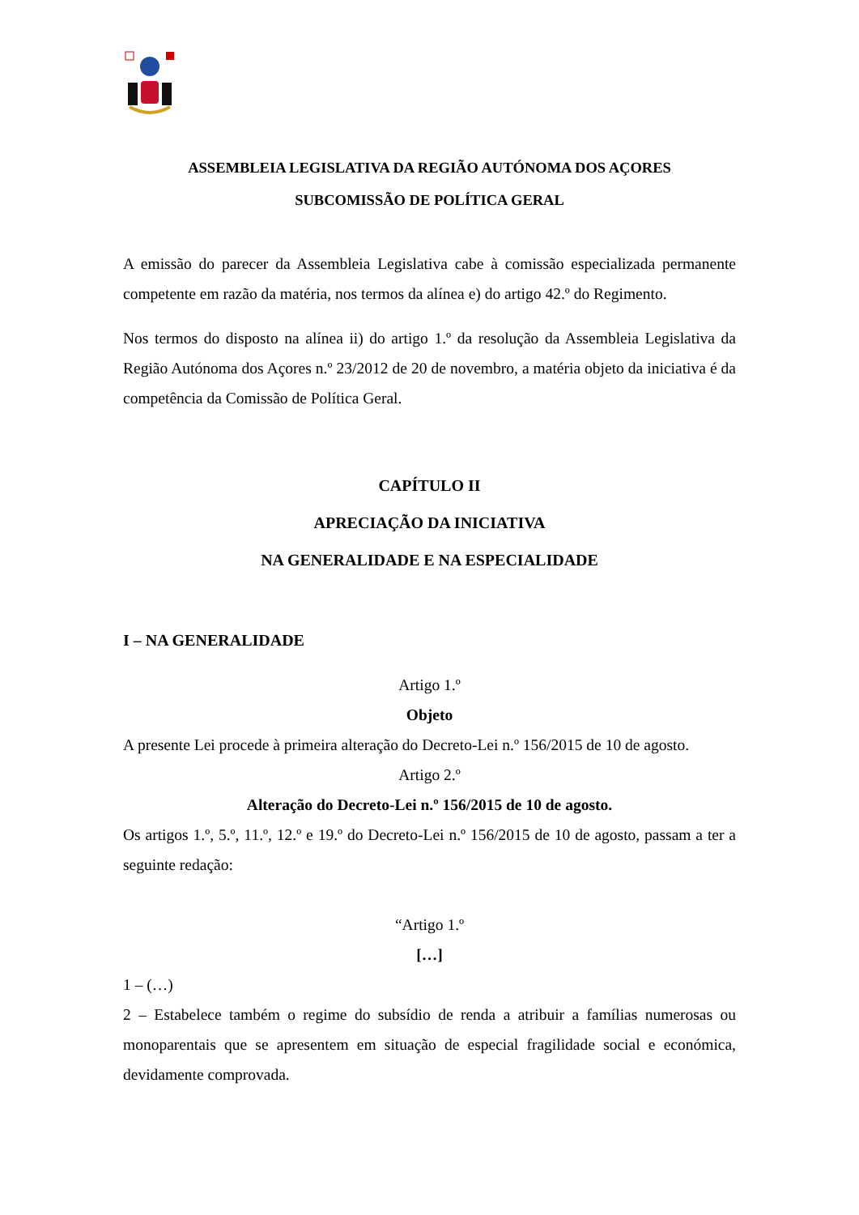ASSEMBLEIA LEGISLATIVA DA REGIÃO AUTÓNOMA DOS AÇORES
SUBCOMISSÃO DE POLÍTICA GERAL
A emissão do parecer da Assembleia Legislativa cabe à comissão especializada permanente competente em razão da matéria, nos termos da alínea e) do artigo 42.º do Regimento.
Nos termos do disposto na alínea ii) do artigo 1.º da resolução da Assembleia Legislativa da Região Autónoma dos Açores n.º 23/2012 de 20 de novembro, a matéria objeto da iniciativa é da competência da Comissão de Política Geral.
CAPÍTULO II
APRECIAÇÃO DA INICIATIVA
NA GENERALIDADE E NA ESPECIALIDADE
I – NA GENERALIDADE
Artigo 1.º
Objeto
A presente Lei procede à primeira alteração do Decreto-Lei n.º 156/2015 de 10 de agosto.
Artigo 2.º
Alteração do Decreto-Lei n.º 156/2015 de 10 de agosto.
Os artigos 1.º, 5.º, 11.º, 12.º e 19.º do Decreto-Lei n.º 156/2015 de 10 de agosto, passam a ter a seguinte redação:
“Artigo 1.º
[…]
1 – (…)
2 – Estabelece também o regime do subsídio de renda a atribuir a famílias numerosas ou monoparentais que se apresentem em situação de especial fragilidade social e económica, devidamente comprovada.